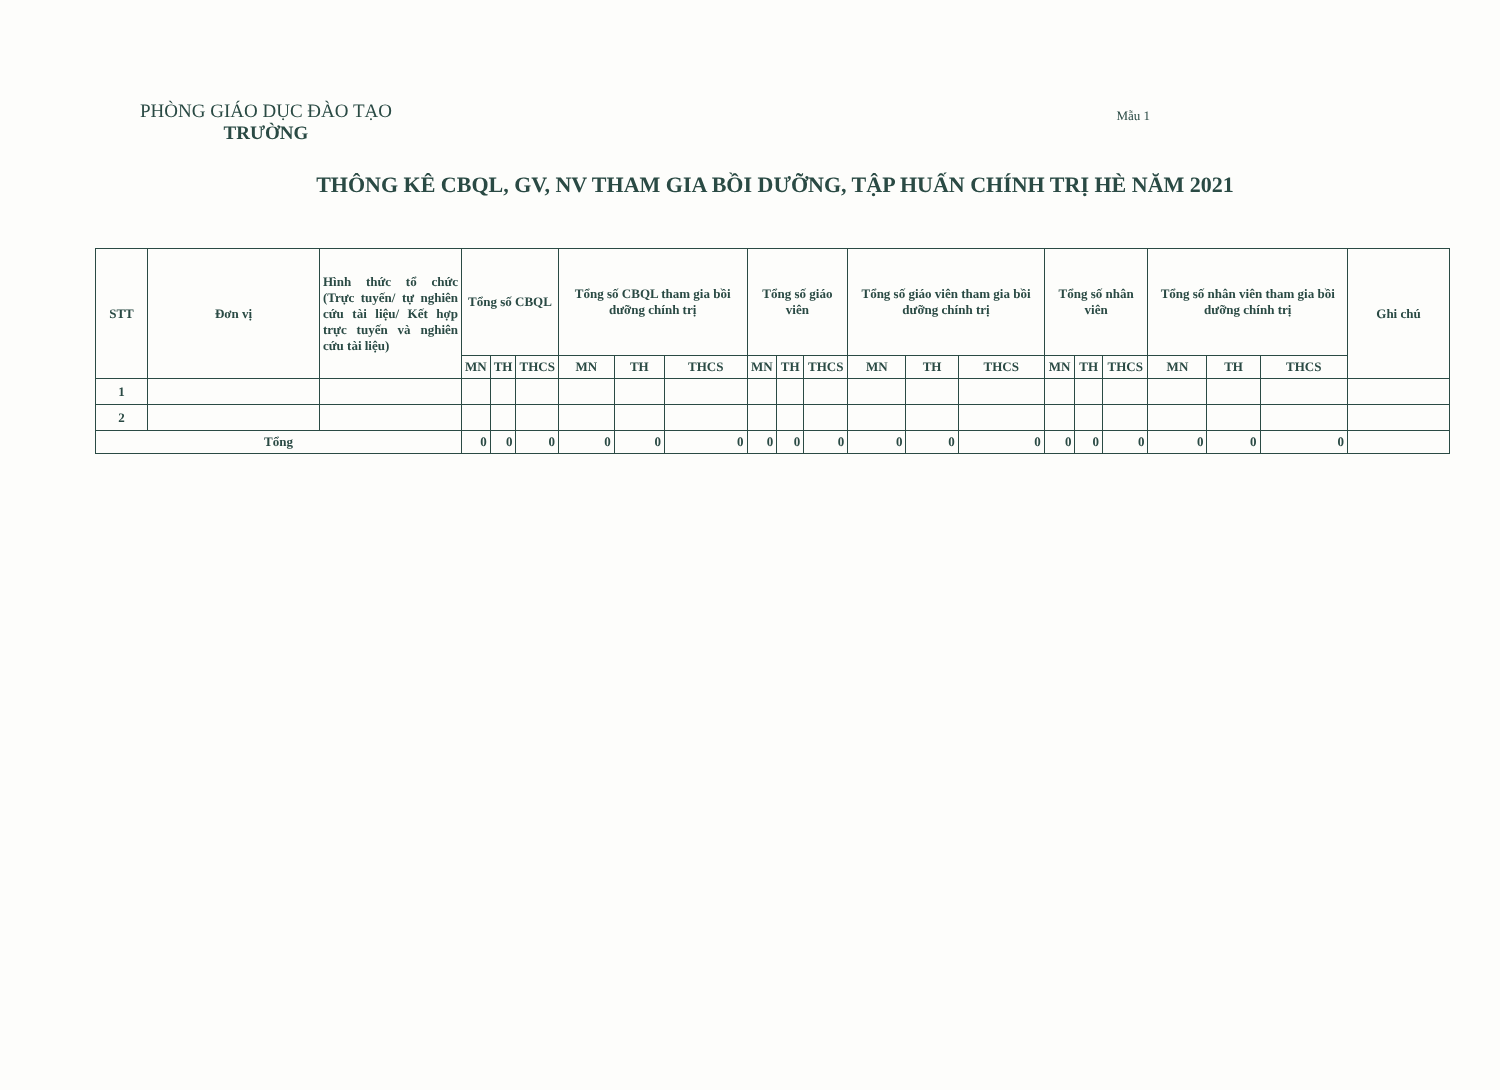PHÒNG GIÁO DỤC ĐÀO TẠO
TRƯỜNG
Mẫu 1
THÔNG KÊ CBQL, GV, NV THAM GIA BỒI DƯỠNG, TẬP HUẤN CHÍNH TRỊ HÈ NĂM 2021
| STT | Đơn vị | Hình thức tổ chức (Trực tuyến/ tự nghiên cứu tài liệu/ Kết hợp trực tuyến và nghiên cứu tài liệu) | Tổng số CBQL | | | Tổng số CBQL tham gia bồi dưỡng chính trị | | | Tổng số giáo viên | | | Tổng số giáo viên tham gia bồi dưỡng chính trị | | | Tổng số nhân viên | | | Tổng số nhân viên tham gia bồi dưỡng chính trị | | | Ghi chú |
| --- | --- | --- | --- | --- | --- | --- | --- | --- | --- | --- | --- | --- | --- | --- | --- | --- | --- | --- | --- | --- | --- |
| | | | MN | TH | THCS | MN | TH | THCS | MN | TH | THCS | MN | TH | THCS | MN | TH | THCS | MN | TH | THCS | |
| 1 | | | | | | | | | | | | | | | | | | | | | |
| 2 | | | | | | | | | | | | | | | | | | | | | |
| Tổng | | | 0 | 0 | 0 | 0 | 0 | 0 | 0 | 0 | 0 | 0 | 0 | 0 | 0 | 0 | 0 | 0 | 0 | 0 | |